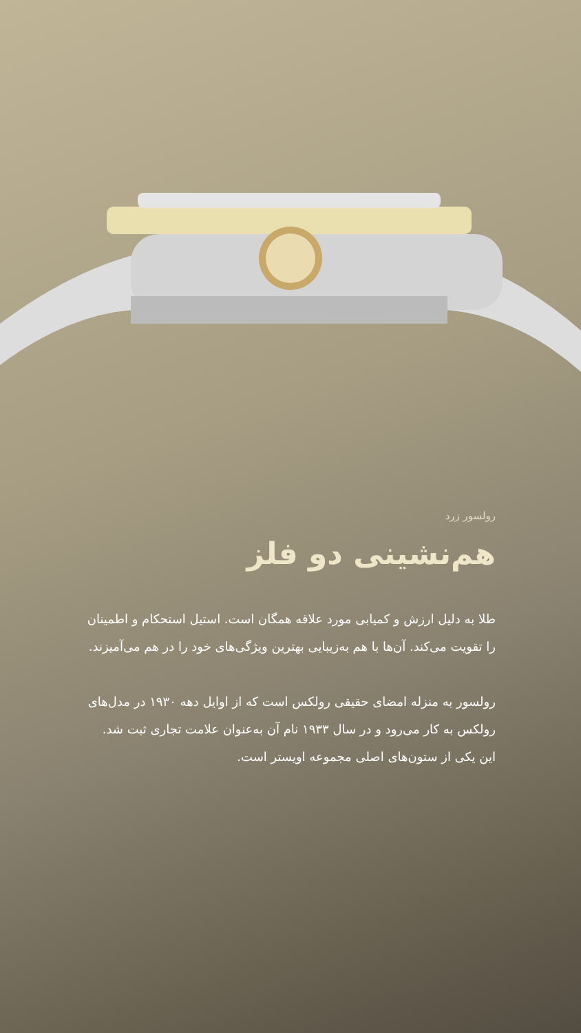رولسور زرد
هم‌نشینی دو فلز
طلا به دلیل ارزش و کمیابی مورد علاقه همگان است. استیل استحکام و اطمینان را تقویت می‌کند. آن‌ها با هم به‌زیبایی بهترین ویژگی‌های خود را در هم می‌آمیزند.
رولسور به منزله امضای حقیقی رولکس است که از اوایل دهه ۱۹۳۰ در مدل‌های رولکس به کار می‌رود و در سال ۱۹۳۳ نام آن به‌عنوان علامت تجاری ثبت شد. این یکی از ستون‌های اصلی مجموعه اویستر است.